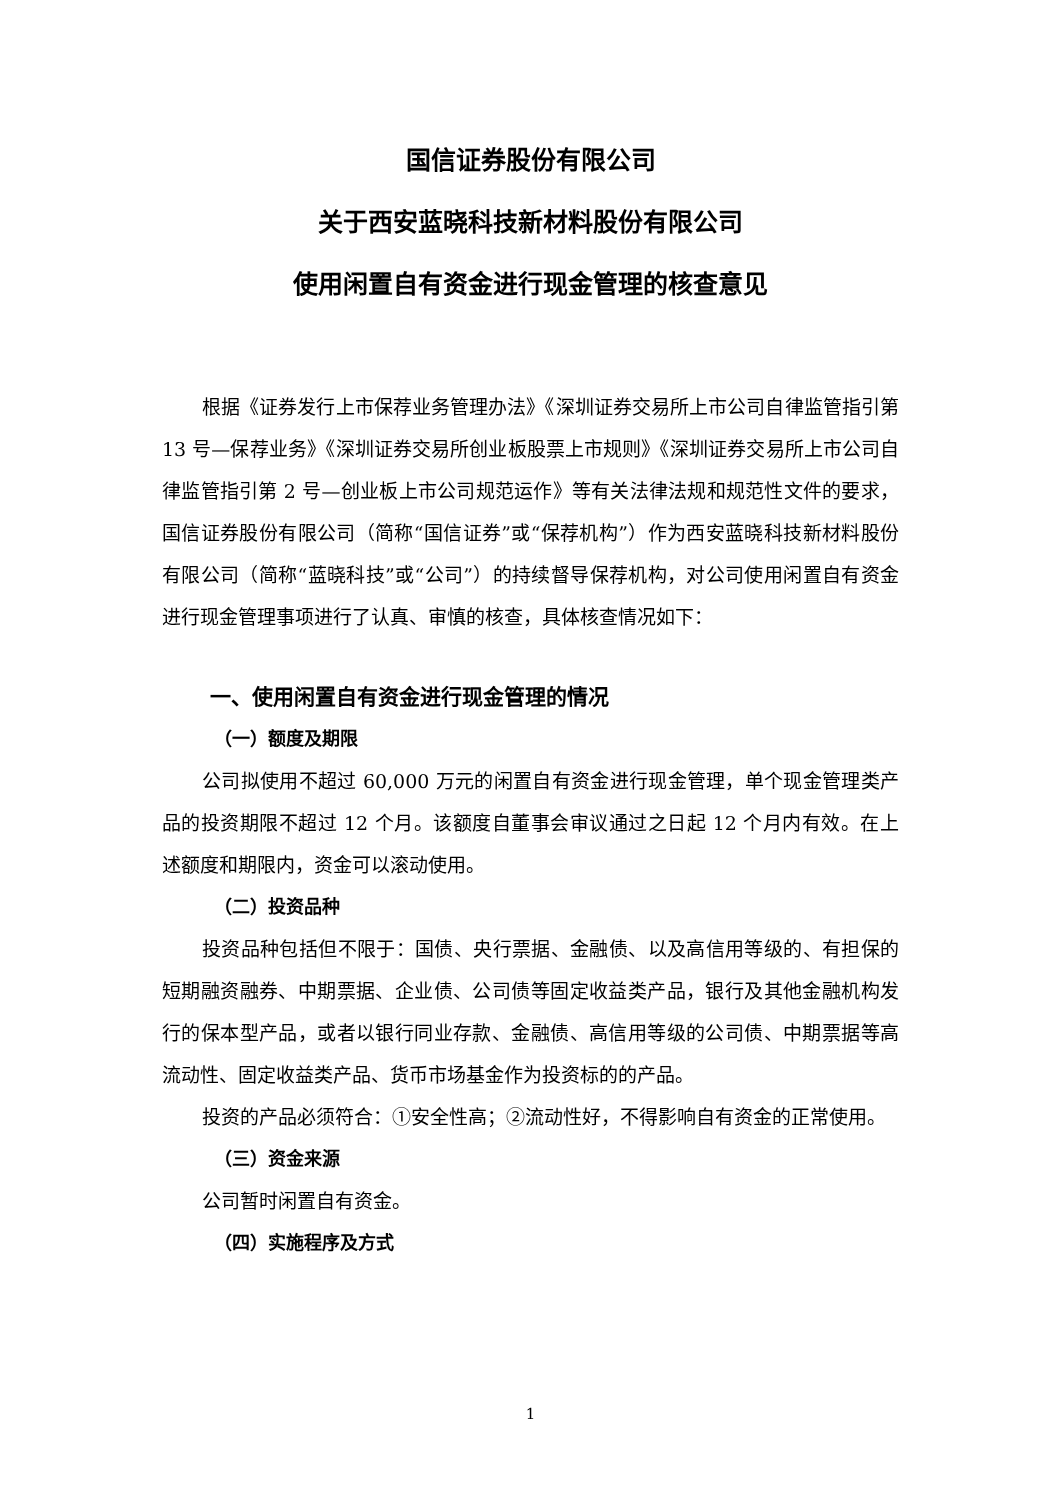国信证券股份有限公司
关于西安蓝晓科技新材料股份有限公司
使用闲置自有资金进行现金管理的核查意见
根据《证券发行上市保荐业务管理办法》《深圳证券交易所上市公司自律监管指引第 13 号—保荐业务》《深圳证券交易所创业板股票上市规则》《深圳证券交易所上市公司自律监管指引第 2 号—创业板上市公司规范运作》等有关法律法规和规范性文件的要求，国信证券股份有限公司（简称“国信证券”或“保荐机构”）作为西安蓝晓科技新材料股份有限公司（简称“蓝晓科技”或“公司”）的持续督导保荐机构，对公司使用闲置自有资金进行现金管理事项进行了认真、审慎的核查，具体核查情况如下：
一、使用闲置自有资金进行现金管理的情况
（一）额度及期限
公司拟使用不超过 60,000 万元的闲置自有资金进行现金管理，单个现金管理类产品的投资期限不超过 12 个月。该额度自董事会审议通过之日起 12 个月内有效。在上述额度和期限内，资金可以滚动使用。
（二）投资品种
投资品种包括但不限于：国债、央行票据、金融债、以及高信用等级的、有担保的短期融资融券、中期票据、企业债、公司债等固定收益类产品，银行及其他金融机构发行的保本型产品，或者以银行同业存款、金融债、高信用等级的公司债、中期票据等高流动性、固定收益类产品、货币市场基金作为投资标的的产品。
投资的产品必须符合：①安全性高；②流动性好，不得影响自有资金的正常使用。
（三）资金来源
公司暂时闲置自有资金。
（四）实施程序及方式
1